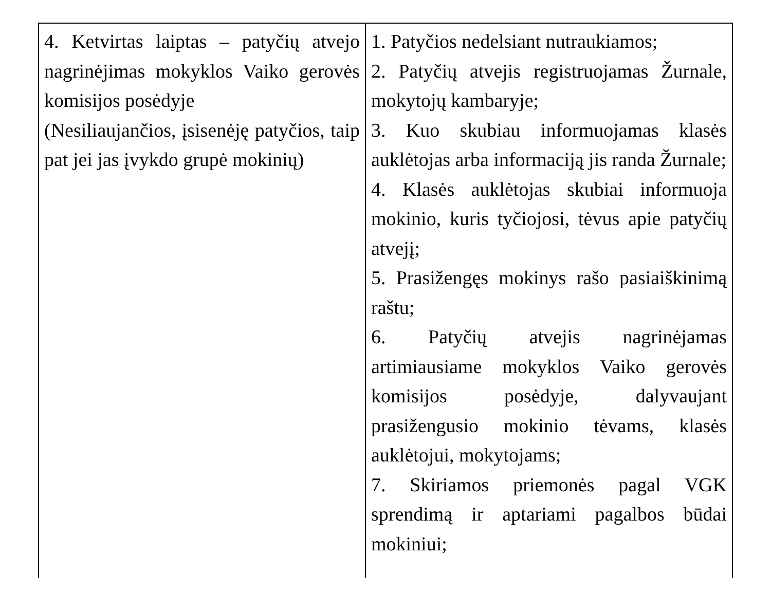| 4. Ketvirtas laiptas – patyčių atvejo nagrinėjimas mokyklos Vaiko gerovės komisijos posėdyje (Nesiliaujančios, įsisenėję patyčios, taip pat jei jas įvykdo grupė mokinių) | 1. Patyčios nedelsiant nutraukiamos; 2. Patyčių atvejis registruojamas Žurnale, mokytojų kambaryje; 3. Kuo skubiau informuojamas klasės auklėtojas arba informaciją jis randa Žurnale; 4. Klasės auklėtojas skubiai informuoja mokinio, kuris tyčiojosi, tėvus apie patyčių atvejį; 5. Prasižengęs mokinys rašo pasiaiškinimą raštu; 6. Patyčių atvejis nagrinėjamas artimiausiame mokyklos Vaiko gerovės komisijos posėdyje, dalyvaujant prasižengusio mokinio tėvams, klasės auklėtojui, mokytojams; 7. Skiriamos priemonės pagal VGK sprendimą ir aptariami pagalbos būdai mokiniui; |